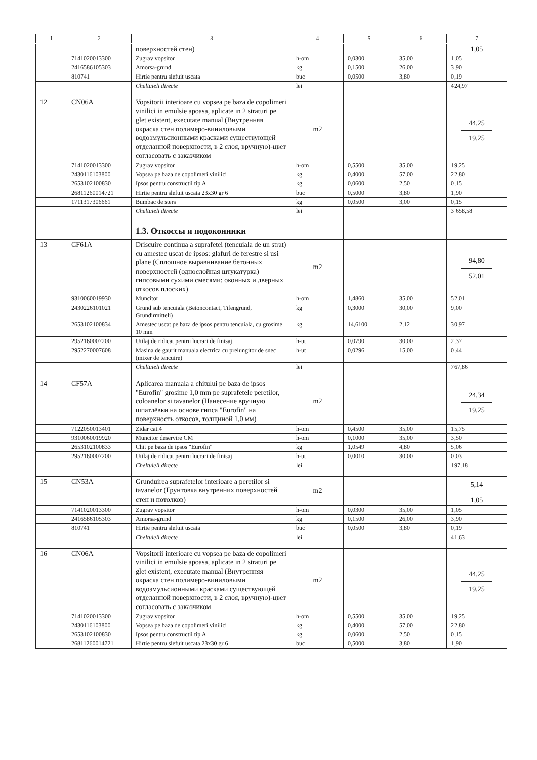| 1 | 2 | 3 | 4 | 5 | 6 | 7 |
| --- | --- | --- | --- | --- | --- | --- |
| | | поверхностей стен) | | | | 1,05 |
| | 7141020013300 | Zugrav vopsitor | h-om | 0,0300 | 35,00 | 1,05 |
| | 2416586105303 | Amorsa-grund | kg | 0,1500 | 26,00 | 3,90 |
| | 810741 | Hirtie pentru slefuit uscata | buc | 0,0500 | 3,80 | 0,19 |
| | | Cheltuieli directe | lei | | | 424,97 |
| 12 | CN06A | Vopsitorii interioare cu vopsea pe baza de copolimeri vinilici in emulsie apoasa, aplicate in 2 straturi pe glet existent, executate manual (Внутренняя окраска стен полимеро-виниловыми водоэмульсионными красками существующей отделанной поверхности, в 2 слоя, вручную)-цвет согласовать с заказчиком | m2 | | | 44,25 19,25 |
| | 7141020013300 | Zugrav vopsitor | h-om | 0,5500 | 35,00 | 19,25 |
| | 2430116103800 | Vopsea pe baza de copolimeri vinilici | kg | 0,4000 | 57,00 | 22,80 |
| | 2653102100830 | Ipsos pentru constructii tip A | kg | 0,0600 | 2,50 | 0,15 |
| | 26811260014721 | Hirtie pentru slefuit uscata 23x30 gr 6 | buc | 0,5000 | 3,80 | 1,90 |
| | 1711317306661 | Bumbac de sters | kg | 0,0500 | 3,00 | 0,15 |
| | | Cheltuieli directe | lei | | | 3 658,58 |
| | | 1.3. Откоссы и подоконники | | | | |
| 13 | CF61A | Driscuire continua a suprafetei (tencuiala de un strat) cu amestec uscat de ipsos: glafuri de ferestre si usi plane (Сплошное выравнивание бетонных поверхностей (однослойная штукатурка) гипсовыми сухими смесями: оконных и дверных откосов плоских) | m2 | | | 94,80 52,01 |
| | 9310060019930 | Muncitor | h-om | 1,4860 | 35,00 | 52,01 |
| | 2430226101021 | Grund sub tencuiala (Betoncontact, Tifengrund, Grundirmitteli) | kg | 0,3000 | 30,00 | 9,00 |
| | 2653102100834 | Amestec uscat pe baza de ipsos pentru tencuiala, cu grosime 10 mm | kg | 14,6100 | 2,12 | 30,97 |
| | 2952160007200 | Utilaj de ridicat pentru lucrari de finisaj | h-ut | 0,0790 | 30,00 | 2,37 |
| | 2952270007608 | Masina de gaurit manuala electrica cu prelungitor de snec (mixer de tencuire) | h-ut | 0,0296 | 15,00 | 0,44 |
| | | Cheltuieli directe | lei | | | 767,86 |
| 14 | CF57A | Aplicarea manuala a chitului pe baza de ipsos "Eurofin" grosime 1,0 mm pe suprafetele peretilor, coloanelor si tavanelor (Нанесение вручную шпатлёвки на основе гипса "Eurofin" на поверхность откосов, толщиной 1,0 мм) | m2 | | | 24,34 19,25 |
| | 7122050013401 | Zidar cat.4 | h-om | 0,4500 | 35,00 | 15,75 |
| | 9310060019920 | Muncitor deservire CM | h-om | 0,1000 | 35,00 | 3,50 |
| | 2653102100833 | Chit pe baza de ipsos "Eurofin" | kg | 1,0549 | 4,80 | 5,06 |
| | 2952160007200 | Utilaj de ridicat pentru lucrari de finisaj | h-ut | 0,0010 | 30,00 | 0,03 |
| | | Cheltuieli directe | lei | | | 197,18 |
| 15 | CN53A | Grunduirea suprafetelor interioare a peretilor si tavanelor (Грунтовка внутренних поверхностей стен и потолков) | m2 | | | 5,14 1,05 |
| | 7141020013300 | Zugrav vopsitor | h-om | 0,0300 | 35,00 | 1,05 |
| | 2416586105303 | Amorsa-grund | kg | 0,1500 | 26,00 | 3,90 |
| | 810741 | Hirtie pentru slefuit uscata | buc | 0,0500 | 3,80 | 0,19 |
| | | Cheltuieli directe | lei | | | 41,63 |
| 16 | CN06A | Vopsitorii interioare cu vopsea pe baza de copolimeri vinilici in emulsie apoasa, aplicate in 2 straturi pe glet existent, executate manual (Внутренняя окраска стен полимеро-виниловыми водоэмульсионными красками существующей отделанной поверхности, в 2 слоя, вручную)-цвет согласовать с заказчиком | m2 | | | 44,25 19,25 |
| | 7141020013300 | Zugrav vopsitor | h-om | 0,5500 | 35,00 | 19,25 |
| | 2430116103800 | Vopsea pe baza de copolimeri vinilici | kg | 0,4000 | 57,00 | 22,80 |
| | 2653102100830 | Ipsos pentru constructii tip A | kg | 0,0600 | 2,50 | 0,15 |
| | 26811260014721 | Hirtie pentru slefuit uscata 23x30 gr 6 | buc | 0,5000 | 3,80 | 1,90 |